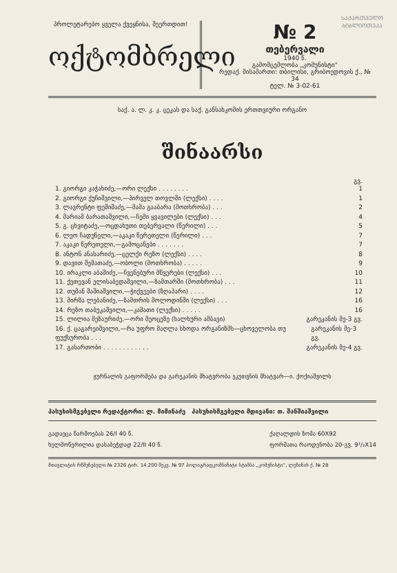ᲡᲐᲥᲐᲠᲗᲕᲔᲚᲝ
ᲑᲘᲑᲚᲘᲝᲗᲔᲙᲐ
პროლეტარებო ყველა ქვეყნისა, შეერთდით!
ოქტომბრელი
№ 2
თებერვალი
1940 წ.
გამომცემლობა „კომუნისტი“
რედაქ. მისამართი: თბილისი, გრიბოედოვის ქ., № 34
ტელ. № 3-02-61
საქ. ა. ლ. კ. კ. ცეკას და საქ. განსახკომის ერთთვიური ორგანო
შინაარსი
გვ.
1. გიორგი კაჭახიძე,—ორი ლექსი . . . . . . . . 1
2. გიორგი ქუჩიშვილი,—პირველ თოვლში (ლექსი) . . . . 1
3. ლავრენტი ფეშიშაძე,—მამა გააბარა (მოთხრობა) . . . 2
4. მარიამ ბარათაშვილი,—ჩემი ყვავილები (ლექსი) . . . 4
5. გ. ცხვიტაძე,—ოცდახუთი თებერვალი (წერილი) . . . 5
6. ლეო ჩადუნელი,—აკაკი წერეთელი (წერილი) . . . 7
7. აკაკი წერეთელი,—გამოცანები . . . . . . . 7
8. ანტონ ანასარიძე,—ცელქი რეზო (ლექსი) . . . . 8
9. დავით შემათაძე,—ობოლი (მოთხრობა) . . . . . 9
10. ირაკლი აბაშიძე,—ჩვენებური მწვერები (ლექსი) . . . 10
11. ქეთევან ელისაბედაშვილი,—ზამთარში (მოთხრობა) . . . 11
12. თუმან შაშიაშვილი,—ჭიქვეები (ზღაპარი) . . . . 12
13. მირზა ლებანიძე,—ზამთრის მოლოდინში (ლექსი) . . . 16
14. რეზო თაბუკაშვილი,—კამათი (ლექსი) . . . . . 16
15. ლილია მეზაურიძე,—ორი მეოცეზე (ხალხური ამბავი) გარეკანის მე-3 გვ.
16. ქ. ცაგარეიშვილი,—რა უფრო მაღლა სხოდა ორგანიზმს—ცხოველობა თუ ფუქსურობა . . . გარეკანის მე-3 გვ.
17. გასართობი . . . . . . . . . . . . გარეკანის მე-4 გვ.
ჟურნალის გაფორმება და გარეკანის მხატვრობა ეკუთვნის მხატვარ—ი. ქოქიაშვილს
პასუხისმგებელი რედაქტორი: ლ. მიმინაძე პასუხისმგებელი მდივანი: თ. შანშიაშვილი
გადაეცა წარმოებას 26/I 40 წ.
ხელმოწერილია დასაბეჭდად 22/II 40 წ.
ქაღალდის ზომა 60X92
ფორმათა რაოდენობა 20-გვ. 9¹/₂X14
მთავლიტის რწმუნებული № 2326 ტირ. 14.200 შეკვ. № 97 პოლიგრაფკომბინატი სტამბა „კომუნისტი“, ლენინის ქ. № 28